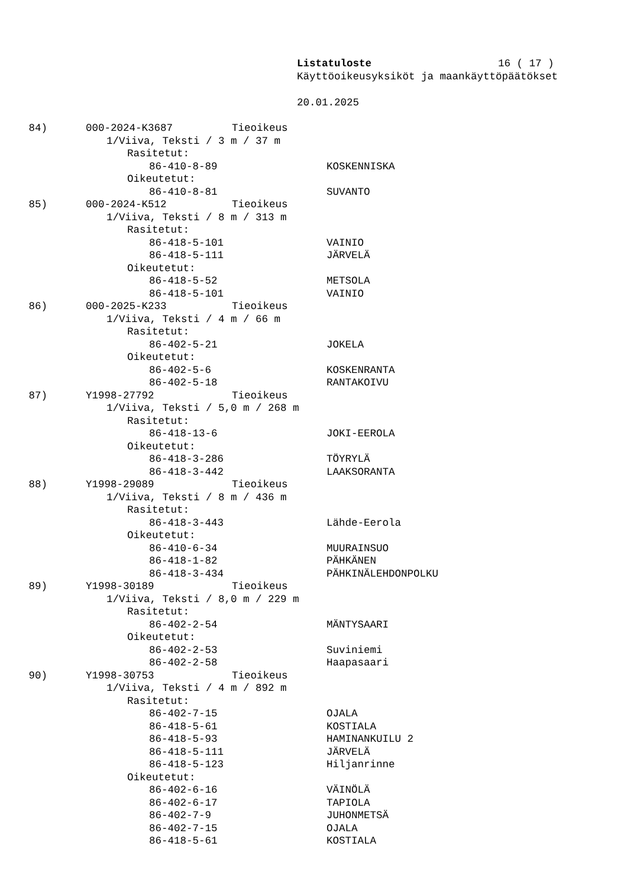Listatuloste 16 ( 17 )
Käyttöoikeusyksiköt ja maankäyttöpäätökset
20.01.2025
84) 000-2024-K3687 Tieoikeus
1/Viiva, Teksti / 3 m / 37 m
Rasitetut:
86-410-8-89 KOSKENNISKA
Oikeutetut:
86-410-8-81 SUVANTO
85) 000-2024-K512 Tieoikeus
1/Viiva, Teksti / 8 m / 313 m
Rasitetut:
86-418-5-101 VAINIO
86-418-5-111 JÄRVELÄ
Oikeutetut:
86-418-5-52 METSOLA
86-418-5-101 VAINIO
86) 000-2025-K233 Tieoikeus
1/Viiva, Teksti / 4 m / 66 m
Rasitetut:
86-402-5-21 JOKELA
Oikeutetut:
86-402-5-6 KOSKENRANTA
86-402-5-18 RANTAKOIVU
87) Y1998-27792 Tieoikeus
1/Viiva, Teksti / 5,0 m / 268 m
Rasitetut:
86-418-13-6 JOKI-EEROLA
Oikeutetut:
86-418-3-286 TÖYRYLÄ
86-418-3-442 LAAKSORANTA
88) Y1998-29089 Tieoikeus
1/Viiva, Teksti / 8 m / 436 m
Rasitetut:
86-418-3-443 Lähde-Eerola
Oikeutetut:
86-410-6-34 MUURAINSUO
86-418-1-82 PÄHKÄNEN
86-418-3-434 PÄHKINÄLEHDONPOLKU
89) Y1998-30189 Tieoikeus
1/Viiva, Teksti / 8,0 m / 229 m
Rasitetut:
86-402-2-54 MÄNTYSAARI
Oikeutetut:
86-402-2-53 Suviniemi
86-402-2-58 Haapasaari
90) Y1998-30753 Tieoikeus
1/Viiva, Teksti / 4 m / 892 m
Rasitetut:
86-402-7-15 OJALA
86-418-5-61 KOSTIALA
86-418-5-93 HAMINANKUILU 2
86-418-5-111 JÄRVELÄ
86-418-5-123 Hiljanrinne
Oikeutetut:
86-402-6-16 VÄINÖLÄ
86-402-6-17 TAPIOLA
86-402-7-9 JUHONMETSÄ
86-402-7-15 OJALA
86-418-5-61 KOSTIALA